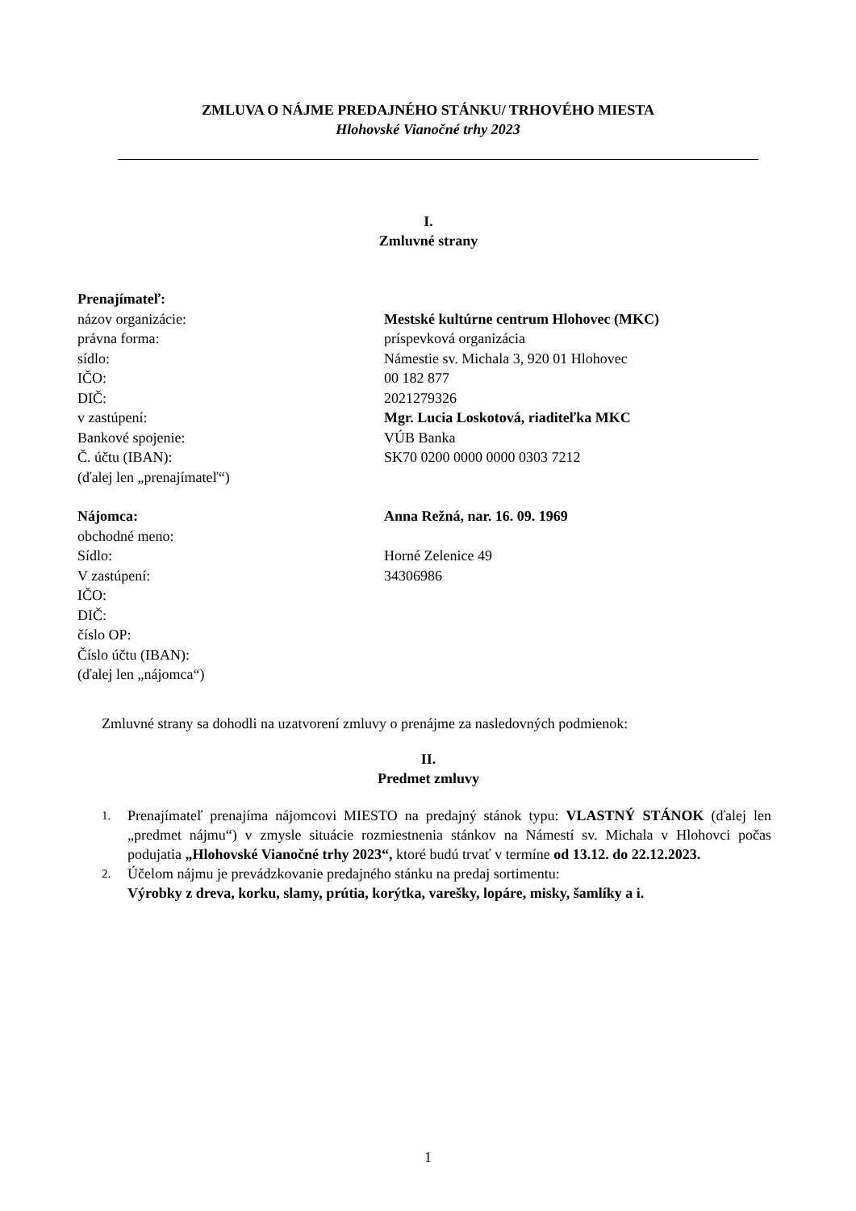ZMLUVA O NÁJME PREDAJNÉHO STÁNKU/ TRHOVÉHO MIESTA
Hlohovské Vianočné trhy 2023
I.
Zmluvné strany
| Prenajímateľ: | |
| názov organizácie: | Mestské kultúrne centrum Hlohovec (MKC) |
| právna forma: | príspevková organizácia |
| sídlo: | Námestie sv. Michala 3, 920 01 Hlohovec |
| IČO: | 00 182 877 |
| DIČ: | 2021279326 |
| v zastúpení: | Mgr. Lucia Loskotová, riaditeľka MKC |
| Bankové spojenie: | VÚB Banka |
| Č. účtu (IBAN): | SK70 0200 0000 0000 0303 7212 |
| (ďalej len „prenajímateľ“) | |
| Nájomca: | Anna Režná, nar. 16. 09. 1969 |
| obchodné meno: | |
| Sídlo: | Horné Zelenice 49 |
| V zastúpení: | 34306986 |
| IČO: | |
| DIČ: | |
| číslo OP: | |
| Číslo účtu (IBAN): | |
| (ďalej len „nájomca“) | |
Zmluvné strany sa dohodli na uzatvorení zmluvy o prenájme za nasledovných podmienok:
II.
Predmet zmluvy
1. Prenajímateľ prenajíma nájomcovi MIESTO na predajný stánok typu: VLASTNÝ STÁNOK (ďalej len „predmet nájmu“) v zmysle situácie rozmiestnenia stánkov na Námestí sv. Michala v Hlohovci počas podujatia „Hlohovské Vianočné trhy 2023“, ktoré budú trvať v termíne od 13.12. do 22.12.2023.
2. Účelom nájmu je prevádzkovanie predajného stánku na predaj sortimentu:
Výrobky z dreva, korku, slamy, prútia, korýtka, varešky, lopáre, misky, šamlíky a i.
1